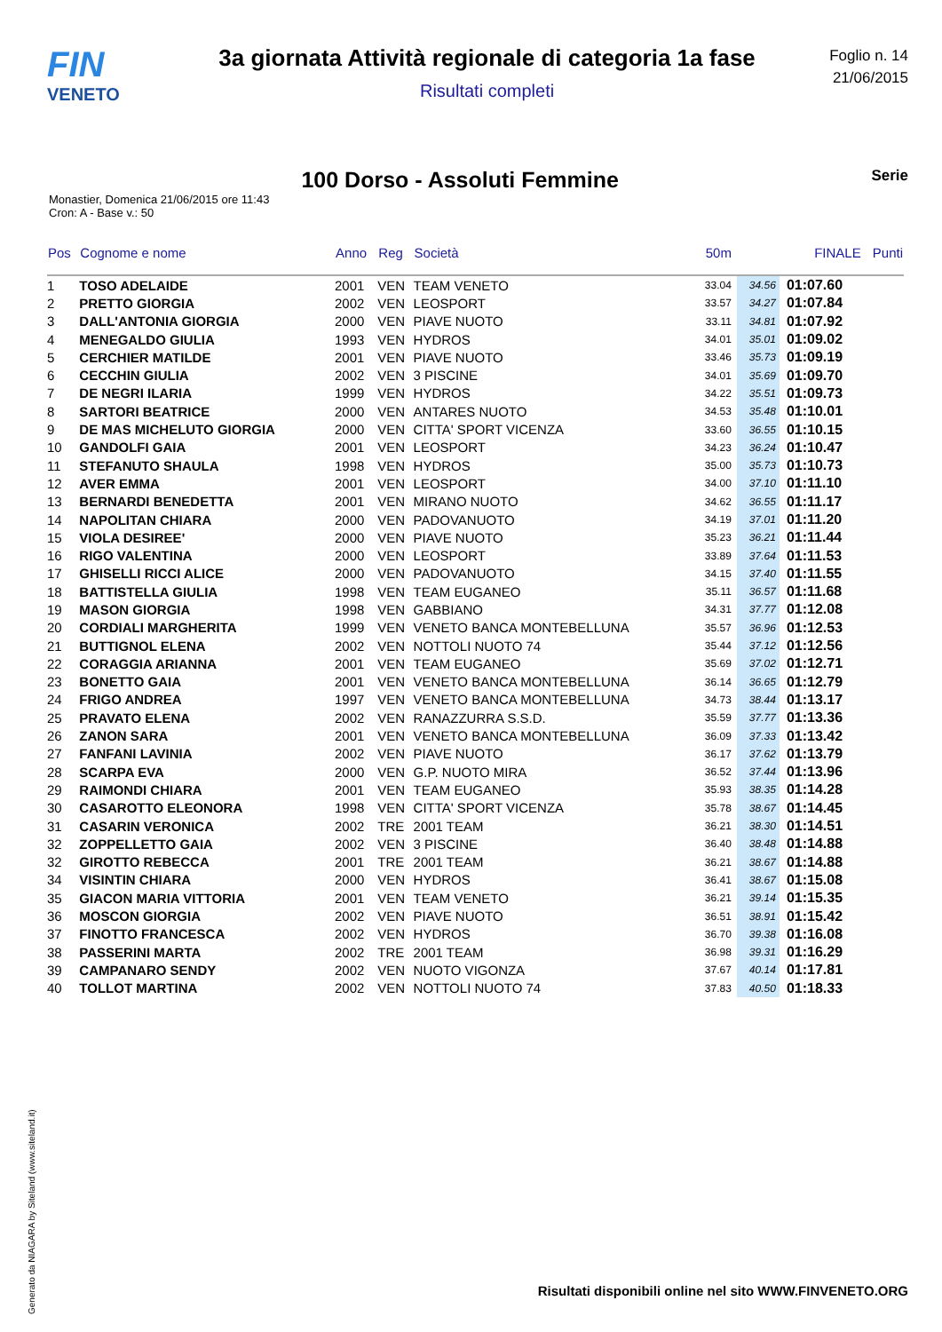FIN
VENETO
3a giornata Attività regionale di categoria 1a fase
Risultati completi
Foglio n. 14
21/06/2015
100 Dorso - Assoluti Femmine
Serie
Monastier, Domenica 21/06/2015 ore 11:43
Cron: A - Base v.: 50
| Pos | Cognome e nome | Anno | Reg | Società | 50m | | FINALE | Punti |
| --- | --- | --- | --- | --- | --- | --- | --- | --- |
| 1 | TOSO ADELAIDE | 2001 | VEN | TEAM VENETO | 33.04 | 34.56 | 01:07.60 | |
| 2 | PRETTO GIORGIA | 2002 | VEN | LEOSPORT | 33.57 | 34.27 | 01:07.84 | |
| 3 | DALL'ANTONIA GIORGIA | 2000 | VEN | PIAVE NUOTO | 33.11 | 34.81 | 01:07.92 | |
| 4 | MENEGALDO GIULIA | 1993 | VEN | HYDROS | 34.01 | 35.01 | 01:09.02 | |
| 5 | CERCHIER MATILDE | 2001 | VEN | PIAVE NUOTO | 33.46 | 35.73 | 01:09.19 | |
| 6 | CECCHIN GIULIA | 2002 | VEN | 3 PISCINE | 34.01 | 35.69 | 01:09.70 | |
| 7 | DE NEGRI ILARIA | 1999 | VEN | HYDROS | 34.22 | 35.51 | 01:09.73 | |
| 8 | SARTORI BEATRICE | 2000 | VEN | ANTARES NUOTO | 34.53 | 35.48 | 01:10.01 | |
| 9 | DE MAS MICHELUTO GIORGIA | 2000 | VEN | CITTA' SPORT VICENZA | 33.60 | 36.55 | 01:10.15 | |
| 10 | GANDOLFI GAIA | 2001 | VEN | LEOSPORT | 34.23 | 36.24 | 01:10.47 | |
| 11 | STEFANUTO SHAULA | 1998 | VEN | HYDROS | 35.00 | 35.73 | 01:10.73 | |
| 12 | AVER EMMA | 2001 | VEN | LEOSPORT | 34.00 | 37.10 | 01:11.10 | |
| 13 | BERNARDI BENEDETTA | 2001 | VEN | MIRANO NUOTO | 34.62 | 36.55 | 01:11.17 | |
| 14 | NAPOLITAN CHIARA | 2000 | VEN | PADOVANUOTO | 34.19 | 37.01 | 01:11.20 | |
| 15 | VIOLA DESIREE' | 2000 | VEN | PIAVE NUOTO | 35.23 | 36.21 | 01:11.44 | |
| 16 | RIGO VALENTINA | 2000 | VEN | LEOSPORT | 33.89 | 37.64 | 01:11.53 | |
| 17 | GHISELLI RICCI ALICE | 2000 | VEN | PADOVANUOTO | 34.15 | 37.40 | 01:11.55 | |
| 18 | BATTISTELLA GIULIA | 1998 | VEN | TEAM EUGANEO | 35.11 | 36.57 | 01:11.68 | |
| 19 | MASON GIORGIA | 1998 | VEN | GABBIANO | 34.31 | 37.77 | 01:12.08 | |
| 20 | CORDIALI MARGHERITA | 1999 | VEN | VENETO BANCA MONTEBELLUNA | 35.57 | 36.96 | 01:12.53 | |
| 21 | BUTTIGNOL ELENA | 2002 | VEN | NOTTOLI NUOTO 74 | 35.44 | 37.12 | 01:12.56 | |
| 22 | CORAGGIA ARIANNA | 2001 | VEN | TEAM EUGANEO | 35.69 | 37.02 | 01:12.71 | |
| 23 | BONETTO GAIA | 2001 | VEN | VENETO BANCA MONTEBELLUNA | 36.14 | 36.65 | 01:12.79 | |
| 24 | FRIGO ANDREA | 1997 | VEN | VENETO BANCA MONTEBELLUNA | 34.73 | 38.44 | 01:13.17 | |
| 25 | PRAVATO ELENA | 2002 | VEN | RANAZZURRA S.S.D. | 35.59 | 37.77 | 01:13.36 | |
| 26 | ZANON SARA | 2001 | VEN | VENETO BANCA MONTEBELLUNA | 36.09 | 37.33 | 01:13.42 | |
| 27 | FANFANI LAVINIA | 2002 | VEN | PIAVE NUOTO | 36.17 | 37.62 | 01:13.79 | |
| 28 | SCARPA EVA | 2000 | VEN | G.P. NUOTO MIRA | 36.52 | 37.44 | 01:13.96 | |
| 29 | RAIMONDI CHIARA | 2001 | VEN | TEAM EUGANEO | 35.93 | 38.35 | 01:14.28 | |
| 30 | CASAROTTO ELEONORA | 1998 | VEN | CITTA' SPORT VICENZA | 35.78 | 38.67 | 01:14.45 | |
| 31 | CASARIN VERONICA | 2002 | TRE | 2001 TEAM | 36.21 | 38.30 | 01:14.51 | |
| 32 | ZOPPELLETTO GAIA | 2002 | VEN | 3 PISCINE | 36.40 | 38.48 | 01:14.88 | |
| 32 | GIROTTO REBECCA | 2001 | TRE | 2001 TEAM | 36.21 | 38.67 | 01:14.88 | |
| 34 | VISINTIN CHIARA | 2000 | VEN | HYDROS | 36.41 | 38.67 | 01:15.08 | |
| 35 | GIACON MARIA VITTORIA | 2001 | VEN | TEAM VENETO | 36.21 | 39.14 | 01:15.35 | |
| 36 | MOSCON GIORGIA | 2002 | VEN | PIAVE NUOTO | 36.51 | 38.91 | 01:15.42 | |
| 37 | FINOTTO FRANCESCA | 2002 | VEN | HYDROS | 36.70 | 39.38 | 01:16.08 | |
| 38 | PASSERINI MARTA | 2002 | TRE | 2001 TEAM | 36.98 | 39.31 | 01:16.29 | |
| 39 | CAMPANARO SENDY | 2002 | VEN | NUOTO VIGONZA | 37.67 | 40.14 | 01:17.81 | |
| 40 | TOLLOT MARTINA | 2002 | VEN | NOTTOLI NUOTO 74 | 37.83 | 40.50 | 01:18.33 | |
Generato da NIAGARA by Siteland (www.siteland.it)
Risultati disponibili online nel sito WWW.FINVENETO.ORG